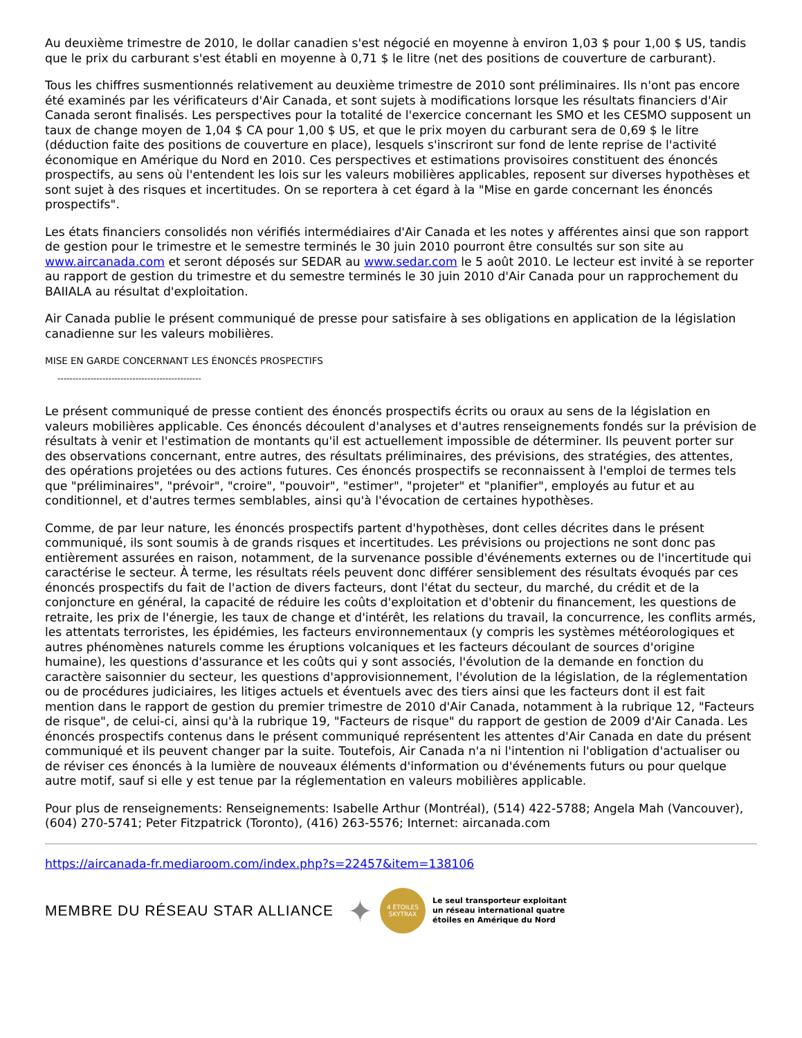Au deuxième trimestre de 2010, le dollar canadien s'est négocié en moyenne à environ 1,03 $ pour 1,00 $ US, tandis que le prix du carburant s'est établi en moyenne à 0,71 $ le litre (net des positions de couverture de carburant).
Tous les chiffres susmentionnés relativement au deuxième trimestre de 2010 sont préliminaires. Ils n'ont pas encore été examinés par les vérificateurs d'Air Canada, et sont sujets à modifications lorsque les résultats financiers d'Air Canada seront finalisés. Les perspectives pour la totalité de l'exercice concernant les SMO et les CESMO supposent un taux de change moyen de 1,04 $ CA pour 1,00 $ US, et que le prix moyen du carburant sera de 0,69 $ le litre (déduction faite des positions de couverture en place), lesquels s'inscriront sur fond de lente reprise de l'activité économique en Amérique du Nord en 2010. Ces perspectives et estimations provisoires constituent des énoncés prospectifs, au sens où l'entendent les lois sur les valeurs mobilières applicables, reposent sur diverses hypothèses et sont sujet à des risques et incertitudes. On se reportera à cet égard à la "Mise en garde concernant les énoncés prospectifs".
Les états financiers consolidés non vérifiés intermédiaires d'Air Canada et les notes y afférentes ainsi que son rapport de gestion pour le trimestre et le semestre terminés le 30 juin 2010 pourront être consultés sur son site au www.aircanada.com et seront déposés sur SEDAR au www.sedar.com le 5 août 2010. Le lecteur est invité à se reporter au rapport de gestion du trimestre et du semestre terminés le 30 juin 2010 d'Air Canada pour un rapprochement du BAIIALA au résultat d'exploitation.
Air Canada publie le présent communiqué de presse pour satisfaire à ses obligations en application de la législation canadienne sur les valeurs mobilières.
MISE EN GARDE CONCERNANT LES ÉNONCÉS PROSPECTIFS
------------------------------------------------
Le présent communiqué de presse contient des énoncés prospectifs écrits ou oraux au sens de la législation en valeurs mobilières applicable. Ces énoncés découlent d'analyses et d'autres renseignements fondés sur la prévision de résultats à venir et l'estimation de montants qu'il est actuellement impossible de déterminer. Ils peuvent porter sur des observations concernant, entre autres, des résultats préliminaires, des prévisions, des stratégies, des attentes, des opérations projetées ou des actions futures. Ces énoncés prospectifs se reconnaissent à l'emploi de termes tels que "préliminaires", "prévoir", "croire", "pouvoir", "estimer", "projeter" et "planifier", employés au futur et au conditionnel, et d'autres termes semblables, ainsi qu'à l'évocation de certaines hypothèses.
Comme, de par leur nature, les énoncés prospectifs partent d'hypothèses, dont celles décrites dans le présent communiqué, ils sont soumis à de grands risques et incertitudes. Les prévisions ou projections ne sont donc pas entièrement assurées en raison, notamment, de la survenance possible d'événements externes ou de l'incertitude qui caractérise le secteur. À terme, les résultats réels peuvent donc différer sensiblement des résultats évoqués par ces énoncés prospectifs du fait de l'action de divers facteurs, dont l'état du secteur, du marché, du crédit et de la conjoncture en général, la capacité de réduire les coûts d'exploitation et d'obtenir du financement, les questions de retraite, les prix de l'énergie, les taux de change et d'intérêt, les relations du travail, la concurrence, les conflits armés, les attentats terroristes, les épidémies, les facteurs environnementaux (y compris les systèmes météorologiques et autres phénomènes naturels comme les éruptions volcaniques et les facteurs découlant de sources d'origine humaine), les questions d'assurance et les coûts qui y sont associés, l'évolution de la demande en fonction du caractère saisonnier du secteur, les questions d'approvisionnement, l'évolution de la législation, de la réglementation ou de procédures judiciaires, les litiges actuels et éventuels avec des tiers ainsi que les facteurs dont il est fait mention dans le rapport de gestion du premier trimestre de 2010 d'Air Canada, notamment à la rubrique 12, "Facteurs de risque", de celui-ci, ainsi qu'à la rubrique 19, "Facteurs de risque" du rapport de gestion de 2009 d'Air Canada. Les énoncés prospectifs contenus dans le présent communiqué représentent les attentes d'Air Canada en date du présent communiqué et ils peuvent changer par la suite. Toutefois, Air Canada n'a ni l'intention ni l'obligation d'actualiser ou de réviser ces énoncés à la lumière de nouveaux éléments d'information ou d'événements futurs ou pour quelque autre motif, sauf si elle y est tenue par la réglementation en valeurs mobilières applicable.
Pour plus de renseignements: Renseignements: Isabelle Arthur (Montréal), (514) 422-5788; Angela Mah (Vancouver), (604) 270-5741; Peter Fitzpatrick (Toronto), (416) 263-5576; Internet: aircanada.com
https://aircanada-fr.mediaroom.com/index.php?s=22457&item=138106
MEMBRE DU RÉSEAU STAR ALLIANCE ✦
4 ÉTOILES
SKYTRAX
Le seul transporteur exploitant
un réseau international quatre
étoiles en Amérique du Nord